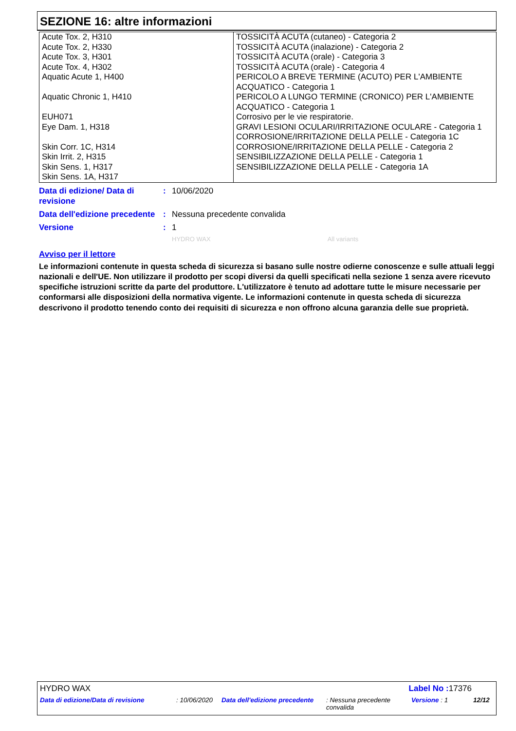SEZIONE 16: altre informazioni
| Acute Tox. 2, H310 Acute Tox. 2, H330 Acute Tox. 3, H301 Acute Tox. 4, H302 Aquatic Acute 1, H400 Aquatic Chronic 1, H410 EUH071 Eye Dam. 1, H318 Skin Corr. 1C, H314 Skin Irrit. 2, H315 Skin Sens. 1, H317 Skin Sens. 1A, H317 | TOSSICITÀ ACUTA (cutaneo) - Categoria 2 TOSSICITÀ ACUTA (inalazione) - Categoria 2 TOSSICITÀ ACUTA (orale) - Categoria 3 TOSSICITÀ ACUTA (orale) - Categoria 4 PERICOLO A BREVE TERMINE (ACUTO) PER L'AMBIENTE ACQUATICO - Categoria 1 PERICOLO A LUNGO TERMINE (CRONICO) PER L'AMBIENTE ACQUATICO - Categoria 1 Corrosivo per le vie respiratorie. GRAVI LESIONI OCULARI/IRRITAZIONE OCULARE - Categoria 1 CORROSIONE/IRRITAZIONE DELLA PELLE - Categoria 1C CORROSIONE/IRRITAZIONE DELLA PELLE - Categoria 2 SENSIBILIZZAZIONE DELLA PELLE - Categoria 1 SENSIBILIZZAZIONE DELLA PELLE - Categoria 1A |
Data di edizione/ Data di revisione
: 10/06/2020
Data dell'edizione precedente
: Nessuna precedente convalida
Versione : 1
HYDRO WAX All variants
Avviso per il lettore
Le informazioni contenute in questa scheda di sicurezza si basano sulle nostre odierne conoscenze e sulle attuali leggi nazionali e dell'UE. Non utilizzare il prodotto per scopi diversi da quelli specificati nella sezione 1 senza avere ricevuto specifiche istruzioni scritte da parte del produttore. L'utilizzatore è tenuto ad adottare tutte le misure necessarie per conformarsi alle disposizioni della normativa vigente. Le informazioni contenute in questa scheda di sicurezza descrivono il prodotto tenendo conto dei requisiti di sicurezza e non offrono alcuna garanzia delle sue proprietà.
HYDRO WAX Label No : 17376
Data di edizione/Data di revisione: 10/06/2020 Data dell'edizione precedente: Nessuna precedente convalida Versione : 1 12/12